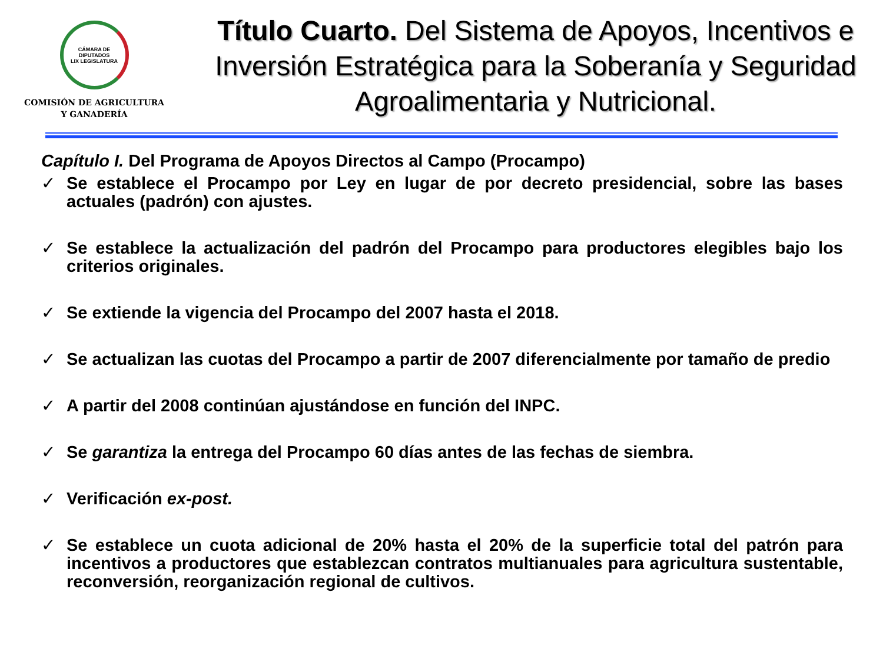CÁMARA DE DIPUTADOS
LIX LEGISLATURA
COMISIÓN DE AGRICULTURA
Y GANADERÍA
Título Cuarto. Del Sistema de Apoyos, Incentivos e Inversión Estratégica para la Soberanía y Seguridad Agroalimentaria y Nutricional.
Capítulo I. Del Programa de Apoyos Directos al Campo (Procampo)
✓ Se establece el Procampo por Ley en lugar de por decreto presidencial, sobre las bases actuales (padrón) con ajustes.
✓ Se establece la actualización del padrón del Procampo para productores elegibles bajo los criterios originales.
✓ Se extiende la vigencia del Procampo del 2007 hasta el 2018.
✓ Se actualizan las cuotas del Procampo a partir de 2007 diferencialmente por tamaño de predio
✓ A partir del 2008 continúan ajustándose en función del INPC.
✓ Se garantiza la entrega del Procampo 60 días antes de las fechas de siembra.
✓ Verificación ex-post.
✓ Se establece un cuota adicional de 20% hasta el 20% de la superficie total del patrón para incentivos a productores que establezcan contratos multianuales para agricultura sustentable, reconversión, reorganización regional de cultivos.